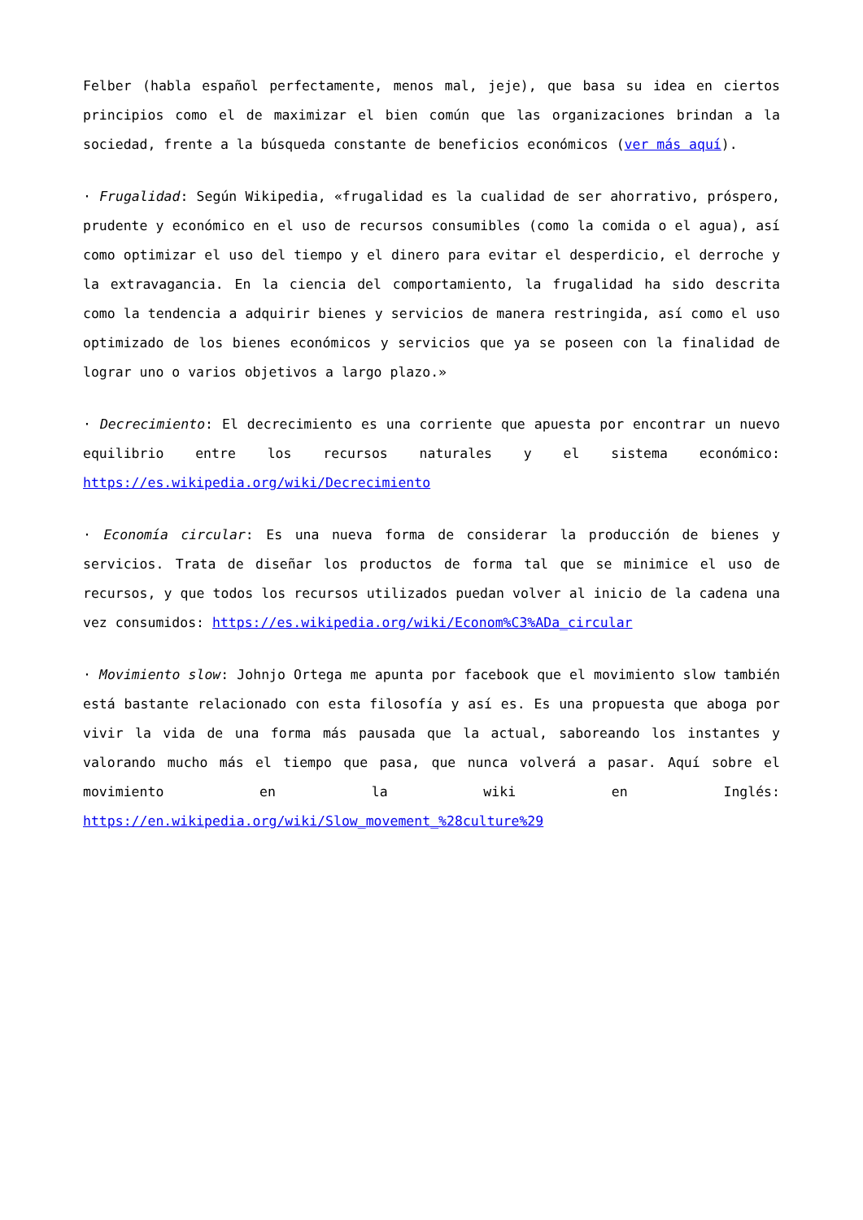Felber (habla español perfectamente, menos mal, jeje), que basa su idea en ciertos principios como el de maximizar el bien común que las organizaciones brindan a la sociedad, frente a la búsqueda constante de beneficios económicos (ver más aquí).
· Frugalidad: Según Wikipedia, «frugalidad es la cualidad de ser ahorrativo, próspero, prudente y económico en el uso de recursos consumibles (como la comida o el agua), así como optimizar el uso del tiempo y el dinero para evitar el desperdicio, el derroche y la extravagancia. En la ciencia del comportamiento, la frugalidad ha sido descrita como la tendencia a adquirir bienes y servicios de manera restringida, así como el uso optimizado de los bienes económicos y servicios que ya se poseen con la finalidad de lograr uno o varios objetivos a largo plazo.»
· Decrecimiento: El decrecimiento es una corriente que apuesta por encontrar un nuevo equilibrio entre los recursos naturales y el sistema económico: https://es.wikipedia.org/wiki/Decrecimiento
· Economía circular: Es una nueva forma de considerar la producción de bienes y servicios. Trata de diseñar los productos de forma tal que se minimice el uso de recursos, y que todos los recursos utilizados puedan volver al inicio de la cadena una vez consumidos: https://es.wikipedia.org/wiki/Econom%C3%ADa_circular
· Movimiento slow: Johnjo Ortega me apunta por facebook que el movimiento slow también está bastante relacionado con esta filosofía y así es. Es una propuesta que aboga por vivir la vida de una forma más pausada que la actual, saboreando los instantes y valorando mucho más el tiempo que pasa, que nunca volverá a pasar. Aquí sobre el movimiento en la wiki en Inglés: https://en.wikipedia.org/wiki/Slow_movement_%28culture%29